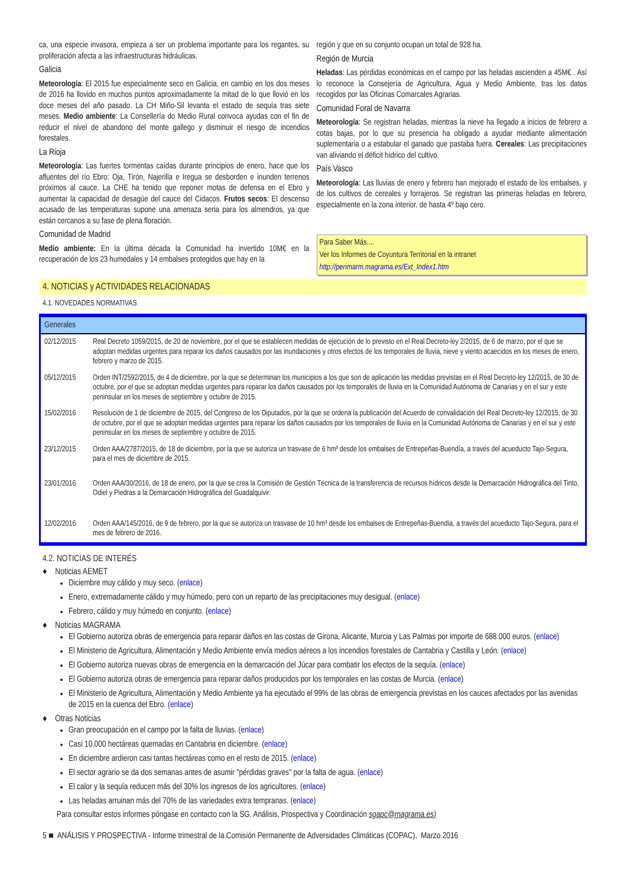ca, una especie invasora, empieza a ser un problema importante para los regantes, su proliferación afecta a las infraestructuras hidráulicas.
Galicia
Meteorología: El 2015 fue especialmente seco en Galicia, en cambio en los dos meses de 2016 ha llovido en muchos puntos aproximadamente la mitad de lo que llovió en los doce meses del año pasado. La CH Miño-Sil levanta el estado de sequía tras siete meses. Medio ambiente: La Consellería do Medio Rural convoca ayudas con el fin de reducir el nivel de abandono del monte gallego y disminuir el riesgo de incendios forestales.
La Rioja
Meteorología: Las fuertes tormentas caídas durante principios de enero, hace que los afluentes del río Ebro: Oja, Tirón, Najerilla e Iregua se desborden e inunden terrenos próximos al cauce. La CHE ha tenido que reponer motas de defensa en el Ebro y aumentar la capacidad de desagüe del cauce del Cidacos. Frutos secos: El descenso acusado de las temperaturas supone una amenaza seria para los almendros, ya que están cercanos a su fase de plena floración.
Comunidad de Madrid
Medio ambiente: En la última década la Comunidad ha invertido 10M€ en la recuperación de los 23 humedales y 14 embalses protegidos que hay en la
región y que en su conjunto ocupan un total de 928 ha.
Región de Murcia
Heladas: Las pérdidas económicas en el campo por las heladas ascienden a 45M€ . Así lo reconoce la Consejería de Agricultura, Agua y Medio Ambiente, tras los datos recogidos por las Oficinas Comarcales Agrarias.
Comunidad Foral de Navarra
Meteorología: Se registran heladas, mientras la nieve ha llegado a inicios de febrero a cotas bajas, por lo que su presencia ha obligado a ayudar mediante alimentación suplementaria o a estabular el ganado que pastaba fuera. Cereales: Las precipitaciones van aliviando el déficit hídrico del cultivo.
País Vasco
Meteorología: Las lluvias de enero y febrero han mejorado el estado de los embalses, y de los cultivos de cereales y forrajeros. Se registran las primeras heladas en febrero, especialmente en la zona interior, de hasta 4º bajo cero.
Para Saber Más....
Ver los Informes de Coyuntura Territorial en la intranet
http://perimarm.magrama.es/Ext_Index1.htm
4. NOTICIAS y ACTIVIDADES RELACIONADAS
4.1. NOVEDADES NORMATIVAS
| Generales | |
| --- | --- |
| 02/12/2015 | Real Decreto 1059/2015, de 20 de noviembre, por el que se establecen medidas de ejecución de lo previsto en el Real Decreto-ley 2/2015, de 6 de marzo, por el que se adoptan medidas urgentes para reparar los daños causados por las inundaciones y otros efectos de los temporales de lluvia, nieve y viento acaecidos en los meses de enero, febrero y marzo de 2015. |
| 05/12/2015 | Orden INT/2592/2015, de 4 de diciembre, por la que se determinan los municipios a los que son de aplicación las medidas previstas en el Real Decreto-ley 12/2015, de 30 de octubre, por el que se adoptan medidas urgentes para reparar los daños causados por los temporales de lluvia en la Comunidad Autónoma de Canarias y en el sur y este peninsular en los meses de septiembre y octubre de 2015. |
| 15/02/2016 | Resolución de 1 de diciembre de 2015, del Congreso de los Diputados, por la que se ordena la publicación del Acuerdo de convalidación del Real Decreto-ley 12/2015, de 30 de octubre, por el que se adoptan medidas urgentes para reparar los daños causados por los temporales de lluvia en la Comunidad Autónoma de Canarias y en el sur y este peninsular en los meses de septiembre y octubre de 2015. |
| 23/12/2015 | Orden AAA/2787/2015, de 18 de diciembre, por la que se autoriza un trasvase de 6 hm³ desde los embalses de Entrepeñas-Buendía, a través del acueducto Tajo-Segura, para el mes de diciembre de 2015. |
| 23/01/2016 | Orden AAA/30/2016, de 18 de enero, por la que se crea la Comisión de Gestión Técnica de la transferencia de recursos hídricos desde la Demarcación Hidrográfica del Tinto, Odiel y Piedras a la Demarcación Hidrográfica del Guadalquivir. |
| 12/02/2016 | Orden AAA/145/2016, de 9 de febrero, por la que se autoriza un trasvase de 10 hm³ desde los embalses de Entrepeñas-Buendía, a través del acueducto Tajo-Segura, para el mes de febrero de 2016. |
4.2. NOTICIAS DE INTERÉS
♦ Noticias AEMET
Diciembre muy cálido y muy seco. (enlace)
Enero, extremadamente cálido y muy húmedo, pero con un reparto de las precipitaciones muy desigual. (enlace)
Febrero, cálido y muy húmedo en conjunto. (enlace)
♦ Noticias MAGRAMA
El Gobierno autoriza obras de emergencia para reparar daños en las costas de Girona, Alicante, Murcia y Las Palmas por importe de 688.000 euros. (enlace)
El Ministerio de Agricultura, Alimentación y Medio Ambiente envía medios aéreos a los incendios forestales de Cantabria y Castilla y León. (enlace)
El Gobierno autoriza nuevas obras de emergencia en la demarcación del Júcar para combatir los efectos de la sequía. (enlace)
El Gobierno autoriza obras de emergencia para reparar daños producidos por los temporales en las costas de Murcia. (enlace)
El Ministerio de Agricultura, Alimentación y Medio Ambiente ya ha ejecutado el 99% de las obras de emergencia previstas en los cauces afectados por las avenidas de 2015 en la cuenca del Ebro. (enlace)
♦ Otras Noticias
Gran preocupación en el campo por la falta de lluvias. (enlace)
Casi 10.000 hectáreas quemadas en Cantabria en diciembre. (enlace)
En diciembre ardieron casi tantas hectáreas como en el resto de 2015. (enlace)
El sector agrario se da dos semanas antes de asumir "pérdidas graves" por la falta de agua. (enlace)
El calor y la sequía reducen más del 30% los ingresos de los agricultores. (enlace)
Las heladas arruinan más del 70% de las variedades extra tempranas. (enlace)
Para consultar estos informes póngase en contacto con la SG. Análisis, Prospectiva y Coordinación sgapc@magrama.es)
5 ■ ANÁLISIS Y PROSPECTIVA - Informe trimestral de la Comisión Permanente de Adversidades Climáticas (COPAC), Marzo 2016